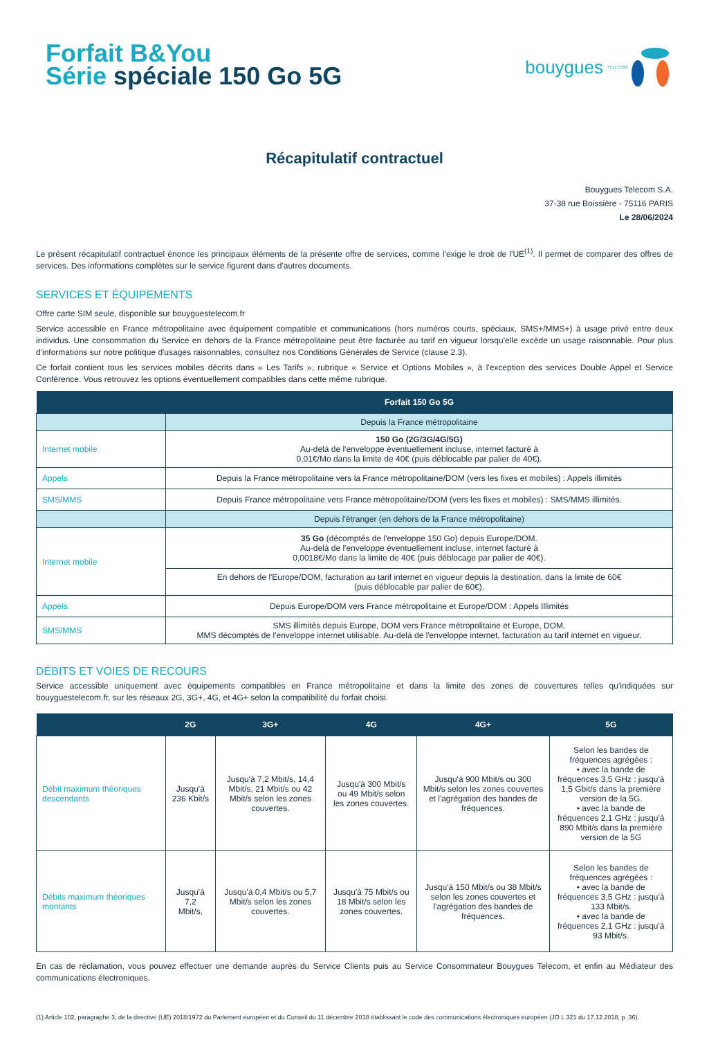Forfait B&You
Série spéciale 150 Go 5G
bouygues TELECOM
Récapitulatif contractuel
Bouygues Telecom S.A.
37-38 rue Boissière - 75116 PARIS
Le 28/06/2024
Le présent récapitulatif contractuel énonce les principaux éléments de la présente offre de services, comme l'exige le droit de l'UE<sup>(1)</sup>. Il permet de comparer des offres de services. Des informations complètes sur le service figurent dans d'autres documents.
SERVICES ET ÉQUIPEMENTS
Offre carte SIM seule, disponible sur bouyguestelecom.fr
Service accessible en France métropolitaine avec équipement compatible et communications (hors numéros courts, spéciaux, SMS+/MMS+) à usage privé entre deux individus. Une consommation du Service en dehors de la France métropolitaine peut être facturée au tarif en vigueur lorsqu'elle excède un usage raisonnable. Pour plus d'informations sur notre politique d'usages raisonnables, consultez nos Conditions Générales de Service (clause 2.3).
Ce forfait contient tous les services mobiles décrits dans « Les Tarifs », rubrique « Service et Options Mobiles », à l'exception des services Double Appel et Service Conférence. Vous retrouvez les options éventuellement compatibles dans cette même rubrique.
| | Forfait 150 Go 5G |
| --- | --- |
| | Depuis la France métropolitaine |
| Internet mobile | 150 Go (2G/3G/4G/5G) Au-delà de l'enveloppe éventuellement incluse, internet facturé à 0,01€/Mo dans la limite de 40€ (puis déblocable par palier de 40€). |
| Appels | Depuis la France métropolitaine vers la France métropolitaine/DOM (vers les fixes et mobiles) : Appels illimités |
| SMS/MMS | Depuis France métropolitaine vers France métropolitaine/DOM (vers les fixes et mobiles) : SMS/MMS illimités. |
| | Depuis l'étranger (en dehors de la France métropolitaine) |
| Internet mobile | 35 Go (décomptés de l'enveloppe 150 Go) depuis Europe/DOM. Au-delà de l'enveloppe éventuellement incluse, internet facturé à 0,0018€/Mo dans la limite de 40€ (puis déblocage par palier de 40€). |
| | En dehors de l'Europe/DOM, facturation au tarif internet en vigueur depuis la destination, dans la limite de 60€ (puis déblocable par palier de 60€). |
| Appels | Depuis Europe/DOM vers France métropolitaine et Europe/DOM : Appels Illimités |
| SMS/MMS | SMS illimités depuis Europe, DOM vers France métropolitaine et Europe, DOM. MMS décomptés de l'enveloppe internet utilisable. Au-delà de l'enveloppe internet, facturation au tarif internet en vigueur. |
DÉBITS ET VOIES DE RECOURS
Service accessible uniquement avec équipements compatibles en France métropolitaine et dans la limite des zones de couvertures telles qu'indiquées sur bouyguestelecom.fr, sur les réseaux 2G, 3G+, 4G, et 4G+ selon la compatibilité du forfait choisi.
| | 2G | 3G+ | 4G | 4G+ | 5G |
| --- | --- | --- | --- | --- | --- |
| Débit maximum théoriques descendants | Jusqu'à 236 Kbit/s | Jusqu'à 7,2 Mbit/s, 14,4 Mbit/s, 21 Mbit/s ou 42 Mbit/s selon les zones couvertes. | Jusqu'à 300 Mbit/s ou 49 Mbit/s selon les zones couvertes. | Jusqu'à 900 Mbit/s ou 300 Mbit/s selon les zones couvertes et l'agrégation des bandes de fréquences. | Selon les bandes de fréquences agrégées : • avec la bande de fréquences 3,5 GHz : jusqu'à 1,5 Gbit/s dans la première version de la 5G. • avec la bande de fréquences 2,1 GHz : jusqu'à 890 Mbit/s dans la première version de la 5G |
| Débits maximum théoriques montants | Jusqu'à 7,2 Mbit/s, | Jusqu'à 0,4 Mbit/s ou 5,7 Mbit/s selon les zones couvertes. | Jusqu'à 75 Mbit/s ou 18 Mbit/s selon les zones couvertes. | Jusqu'à 150 Mbit/s ou 38 Mbit/s selon les zones couvertes et l'agrégation des bandes de fréquences. | Selon les bandes de fréquences agrégées : • avec la bande de fréquences 3,5 GHz : jusqu'à 133 Mbit/s. • avec la bande de fréquences 2,1 GHz : jusqu'à 93 Mbit/s. |
En cas de réclamation, vous pouvez effectuer une demande auprès du Service Clients puis au Service Consommateur Bouygues Telecom, et enfin au Médiateur des communications électroniques.
(1) Article 102, paragraphe 3, de la directive (UE) 2018/1972 du Parlement européen et du Conseil du 11 décembre 2018 établissant le code des communications électroniques européen (JO L 321 du 17.12.2018, p. 36).